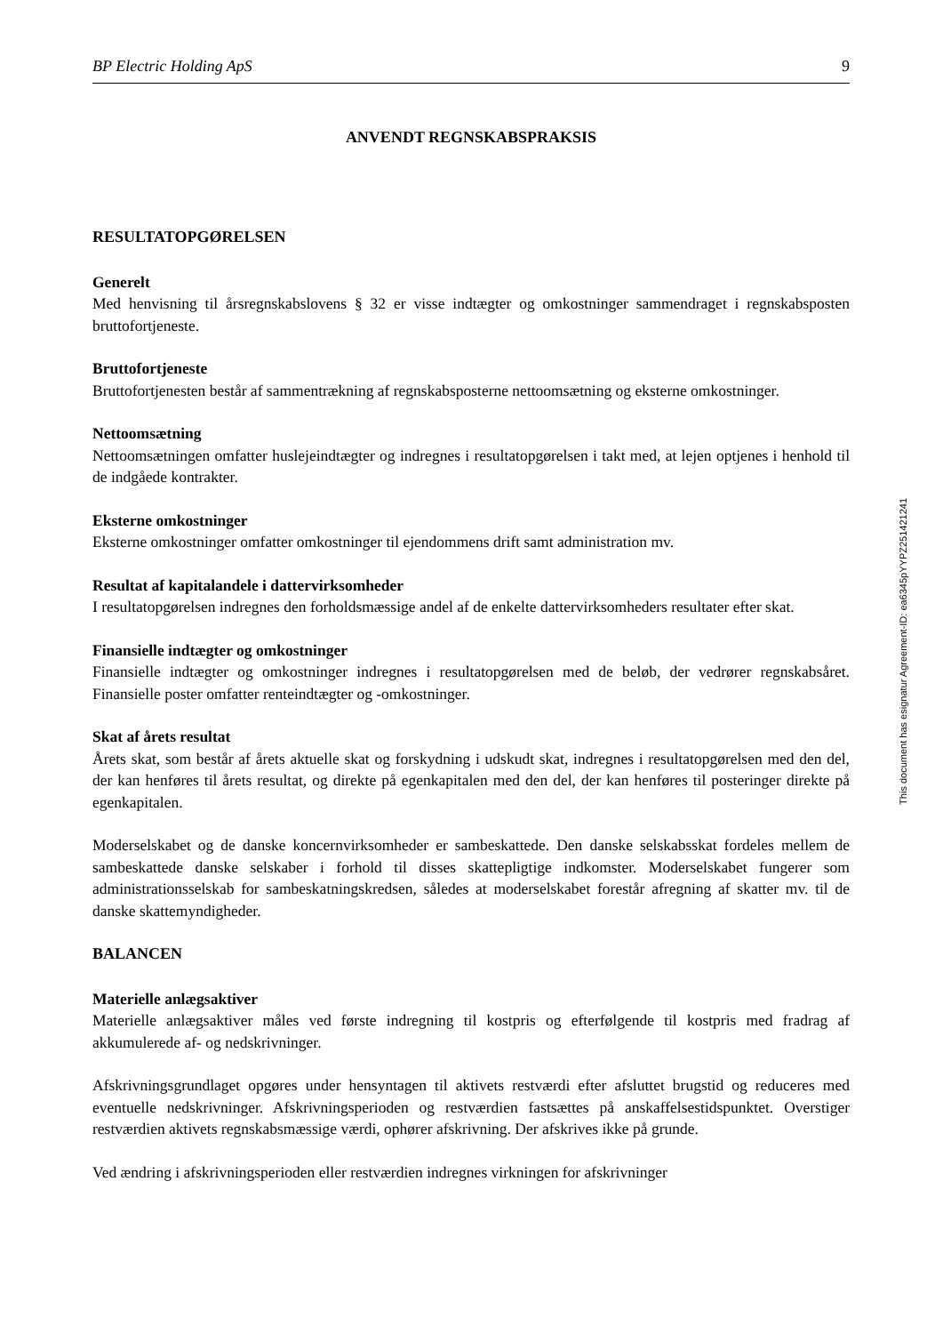BP Electric Holding ApS 9
ANVENDT REGNSKABSPRAKSIS
RESULTATOPGØRELSEN
Generelt
Med henvisning til årsregnskabslovens § 32 er visse indtægter og omkostninger sammendraget i regnskabsposten bruttofortjeneste.
Bruttofortjeneste
Bruttofortjenesten består af sammentrækning af regnskabsposterne nettoomsætning og eksterne omkostninger.
Nettoomsætning
Nettoomsætningen omfatter huslejeindtægter og indregnes i resultatopgørelsen i takt med, at lejen optjenes i henhold til de indgåede kontrakter.
Eksterne omkostninger
Eksterne omkostninger omfatter omkostninger til ejendommens drift samt administration mv.
Resultat af kapitalandele i dattervirksomheder
I resultatopgørelsen indregnes den forholdsmæssige andel af de enkelte dattervirksomheders resultater efter skat.
Finansielle indtægter og omkostninger
Finansielle indtægter og omkostninger indregnes i resultatopgørelsen med de beløb, der vedrører regnskabsåret. Finansielle poster omfatter renteindtægter og -omkostninger.
Skat af årets resultat
Årets skat, som består af årets aktuelle skat og forskydning i udskudt skat, indregnes i resultatopgørelsen med den del, der kan henføres til årets resultat, og direkte på egenkapitalen med den del, der kan henføres til posteringer direkte på egenkapitalen.
Moderselskabet og de danske koncernvirksomheder er sambeskattede. Den danske selskabsskat fordeles mellem de sambeskattede danske selskaber i forhold til disses skattepligtige indkomster. Moderselskabet fungerer som administrationsselskab for sambeskatningskredsen, således at moderselskabet forestår afregning af skatter mv. til de danske skattemyndigheder.
BALANCEN
Materielle anlægsaktiver
Materielle anlægsaktiver måles ved første indregning til kostpris og efterfølgende til kostpris med fradrag af akkumulerede af- og nedskrivninger.
Afskrivningsgrundlaget opgøres under hensyntagen til aktivets restværdi efter afsluttet brugstid og reduceres med eventuelle nedskrivninger. Afskrivningsperioden og restværdien fastsættes på anskaffelsestidspunktet. Overstiger restværdien aktivets regnskabsmæssige værdi, ophører afskrivning. Der afskrives ikke på grunde.
Ved ændring i afskrivningsperioden eller restværdien indregnes virkningen for afskrivninger
This document has esignatur Agreement-ID: ea6345pYYPZ251421241